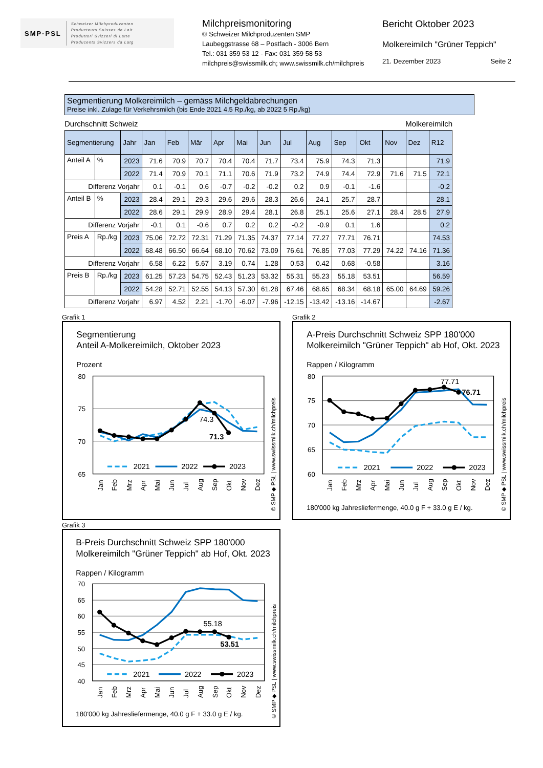SMP·PSL
Schweizer Milchproduzenten
Producteurs Suisses de Lait
Produttori Svizzeri di Latte
Producents Svizzers da Latg
Milchpreismonitoring
© Schweizer Milchproduzenten SMP
Laubeggstrasse 68 – Postfach - 3006 Bern
Tel.: 031 359 53 12 - Fax: 031 359 58 53
milchpreis@swissmilk.ch; www.swissmilk.ch/milchpreis
Bericht Oktober 2023
Molkereimilch "Grüner Teppich"
21. Dezember 2023 Seite 2
Segmentierung Molkereimilch – gemäss Milchgeldabrechungen
Preise inkl. Zulage für Verkehrsmilch (bis Ende 2021 4.5 Rp./kg, ab 2022 5 Rp./kg)
Durchschnitt Schweiz Molkereimilch
| Segmentierung | | Jahr | Jan | Feb | Mär | Apr | Mai | Jun | Jul | Aug | Sep | Okt | Nov | Dez | R12 |
| --- | --- | --- | --- | --- | --- | --- | --- | --- | --- | --- | --- | --- | --- | --- | --- |
| Anteil A | % | 2023 | 71.6 | 70.9 | 70.7 | 70.4 | 70.4 | 71.7 | 73.4 | 75.9 | 74.3 | 71.3 | | | 71.9 |
| | | 2022 | 71.4 | 70.9 | 70.1 | 71.1 | 70.6 | 71.9 | 73.2 | 74.9 | 74.4 | 72.9 | 71.6 | 71.5 | 72.1 |
| Differenz Vorjahr | | | 0.1 | -0.1 | 0.6 | -0.7 | -0.2 | -0.2 | 0.2 | 0.9 | -0.1 | -1.6 | | | -0.2 |
| Anteil B | % | 2023 | 28.4 | 29.1 | 29.3 | 29.6 | 29.6 | 28.3 | 26.6 | 24.1 | 25.7 | 28.7 | | | 28.1 |
| | | 2022 | 28.6 | 29.1 | 29.9 | 28.9 | 29.4 | 28.1 | 26.8 | 25.1 | 25.6 | 27.1 | 28.4 | 28.5 | 27.9 |
| Differenz Vorjahr | | | -0.1 | 0.1 | -0.6 | 0.7 | 0.2 | 0.2 | -0.2 | -0.9 | 0.1 | 1.6 | | | 0.2 |
| Preis A | Rp./kg | 2023 | 75.06 | 72.72 | 72.31 | 71.29 | 71.35 | 74.37 | 77.14 | 77.27 | 77.71 | 76.71 | | | 74.53 |
| | | 2022 | 68.48 | 66.50 | 66.64 | 68.10 | 70.62 | 73.09 | 76.61 | 76.85 | 77.03 | 77.29 | 74.22 | 74.16 | 71.36 |
| Differenz Vorjahr | | | 6.58 | 6.22 | 5.67 | 3.19 | 0.74 | 1.28 | 0.53 | 0.42 | 0.68 | -0.58 | | | 3.16 |
| Preis B | Rp./kg | 2023 | 61.25 | 57.23 | 54.75 | 52.43 | 51.23 | 53.32 | 55.31 | 55.23 | 55.18 | 53.51 | | | 56.59 |
| | | 2022 | 54.28 | 52.71 | 52.55 | 54.13 | 57.30 | 61.28 | 67.46 | 68.65 | 68.34 | 68.18 | 65.00 | 64.69 | 59.26 |
| Differenz Vorjahr | | | 6.97 | 4.52 | 2.21 | -1.70 | -6.07 | -7.96 | -12.15 | -13.42 | -13.16 | -14.67 | | | -2.67 |
Grafik 1
Segmentierung
Anteil A-Molkereimilch, Oktober 2023
Prozent
80
75
70
65
74.3
71.3
2021
2022
2023
Jan
Feb
Mrz
Apr
Mai
Jun
Jul
Aug
Sep
Okt
Nov
Dez
© SMP ◆ PSL | www.swissmilk.ch/milchpreis
Grafik 2
A-Preis Durchschnitt Schweiz SPP 180'000
Molkereimilch "Grüner Teppich" ab Hof, Okt. 2023
Rappen / Kilogramm
80
75
70
65
60
77.71
76.71
2021
2022
2023
Jan
Feb
Mrz
Apr
Mai
Jun
Jul
Aug
Sep
Okt
Nov
Dez
180'000 kg Jahresliefermenge, 40.0 g F + 33.0 g E / kg.
© SMP ◆ PSL | www.swissmilk.ch/milchpreis
Grafik 3
B-Preis Durchschnitt Schweiz SPP 180'000
Molkereimilch "Grüner Teppich" ab Hof, Okt. 2023
Rappen / Kilogramm
70
65
60
55
50
45
40
55.18
53.51
2021
2022
2023
Jan
Feb
Mrz
Apr
Mai
Jun
Jul
Aug
Sep
Okt
Nov
Dez
180'000 kg Jahresliefermenge, 40.0 g F + 33.0 g E / kg.
© SMP ◆ PSL | www.swissmilk.ch/milchpreis